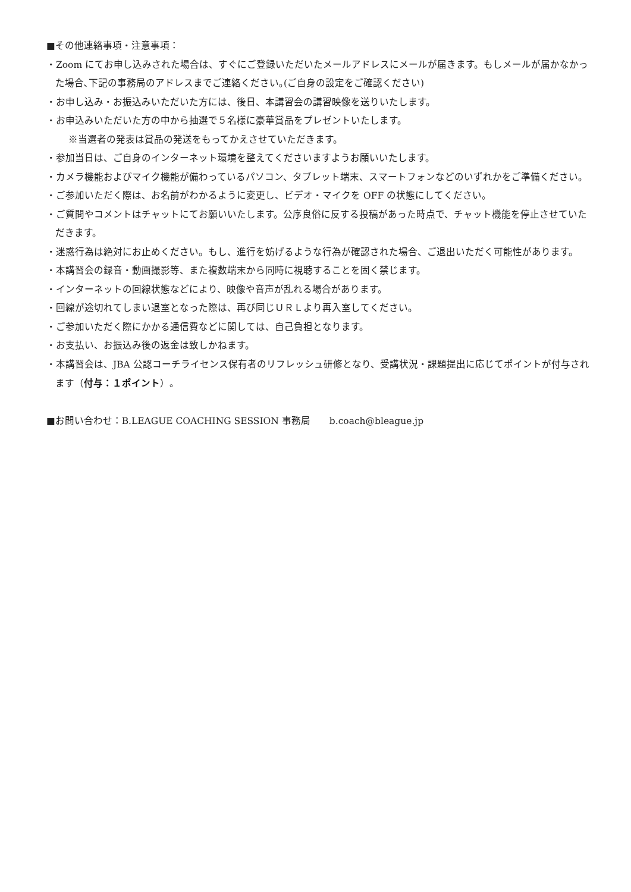■その他連絡事項・注意事項：
・Zoom にてお申し込みされた場合は、すぐにご登録いただいたメールアドレスにメールが届きます。もしメールが届かなかった場合､下記の事務局のアドレスまでご連絡ください｡(ご自身の設定をご確認ください)
・お申し込み・お振込みいただいた方には、後日、本講習会の講習映像を送りいたします。
・お申込みいただいた方の中から抽選で５名様に豪華賞品をプレゼントいたします。
※当選者の発表は賞品の発送をもってかえさせていただきます。
・参加当日は、ご自身のインターネット環境を整えてくださいますようお願いいたします。
・カメラ機能およびマイク機能が備わっているパソコン、タブレット端末、スマートフォンなどのいずれかをご準備ください。
・ご参加いただく際は、お名前がわかるように変更し、ビデオ・マイクを OFF の状態にしてください。
・ご質問やコメントはチャットにてお願いいたします。公序良俗に反する投稿があった時点で、チャット機能を停止させていただきます。
・迷惑行為は絶対にお止めください。もし、進行を妨げるような行為が確認された場合、ご退出いただく可能性があります。
・本講習会の録音・動画撮影等、また複数端末から同時に視聴することを固く禁じます。
・インターネットの回線状態などにより、映像や音声が乱れる場合があります。
・回線が途切れてしまい退室となった際は、再び同じＵＲＬより再入室してください。
・ご参加いただく際にかかる通信費などに関しては、自己負担となります。
・お支払い、お振込み後の返金は致しかねます。
・本講習会は、JBA 公認コーチライセンス保有者のリフレッシュ研修となり、受講状況・課題提出に応じてポイントが付与されます（付与：１ポイント）。
■お問い合わせ：B.LEAGUE COACHING SESSION 事務局　　b.coach@bleague.jp